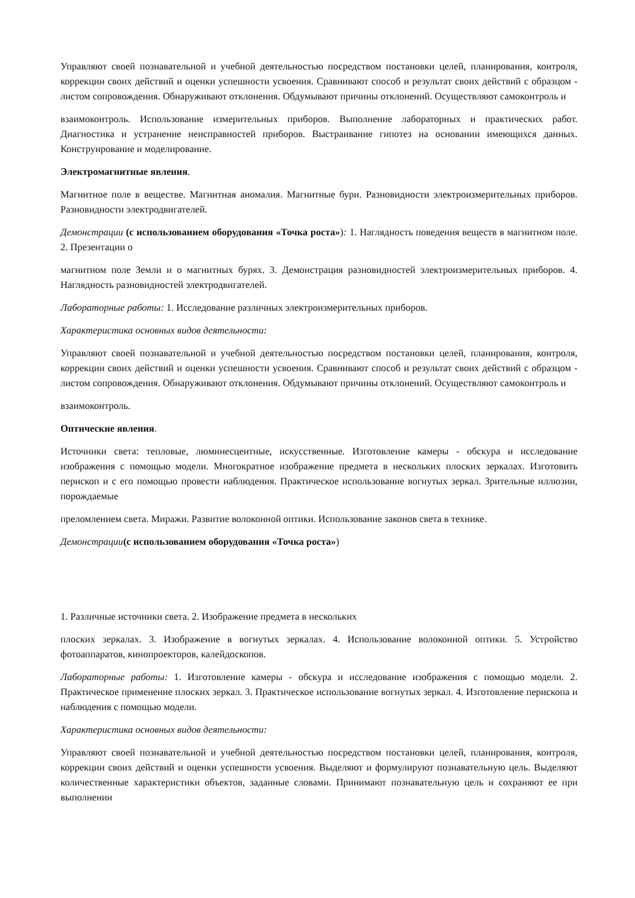Управляют своей познавательной и учебной деятельностью посредством постановки целей, планирования, контроля, коррекции своих действий и оценки успешности усвоения. Сравнивают способ и результат своих действий с образцом - листом сопровождения. Обнаруживают отклонения. Обдумывают причины отклонений. Осуществляют самоконтроль и
взаимоконтроль. Использование измерительных приборов. Выполнение лабораторных и практических работ. Диагностика и устранение неисправностей приборов. Выстраивание гипотез на основании имеющихся данных. Конструирование и моделирование.
Электромагнитные явления.
Магнитное поле в веществе. Магнитная аномалия. Магнитные бури. Разновидности электроизмерительных приборов. Разновидности электродвигателей.
Демонстрации (с использованием оборудования «Точка роста»): 1. Наглядность поведения веществ в магнитном поле. 2. Презентации о
магнитном поле Земли и о магнитных бурях. 3. Демонстрация разновидностей электроизмерительных приборов. 4. Наглядность разновидностей электродвигателей.
Лабораторные работы: 1. Исследование различных электроизмерительных приборов.
Характеристика основных видов деятельности:
Управляют своей познавательной и учебной деятельностью посредством постановки целей, планирования, контроля, коррекции своих действий и оценки успешности усвоения. Сравнивают способ и результат своих действий с образцом - листом сопровождения. Обнаруживают отклонения. Обдумывают причины отклонений. Осуществляют самоконтроль и
взаимоконтроль.
Оптические явления.
Источники света: тепловые, люминесцентные, искусственные. Изготовление камеры - обскура и исследование изображения с помощью модели. Многократное изображение предмета в нескольких плоских зеркалах. Изготовить перископ и с его помощью провести наблюдения. Практическое использование вогнутых зеркал. Зрительные иллюзии, порождаемые
преломлением света. Миражи. Развитие волоконной оптики. Использование законов света в технике.
Демонстрации(с использованием оборудования «Точка роста»)
1. Различные источники света. 2. Изображение предмета в нескольких
плоских зеркалах. 3. Изображение в вогнутых зеркалах. 4. Использование волоконной оптики. 5. Устройство фотоаппаратов, кинопроекторов, калейдоскопов.
Лабораторные работы: 1. Изготовление камеры - обскура и исследование изображения с помощью модели. 2. Практическое применение плоских зеркал. 3. Практическое использование вогнутых зеркал. 4. Изготовление перископа и наблюдения с помощью модели.
Характеристика основных видов деятельности:
Управляют своей познавательной и учебной деятельностью посредством постановки целей, планирования, контроля, коррекции своих действий и оценки успешности усвоения. Выделяют и формулируют познавательную цель. Выделяют количественные характеристики объектов, заданные словами. Принимают познавательную цель и сохраняют ее при выполнении